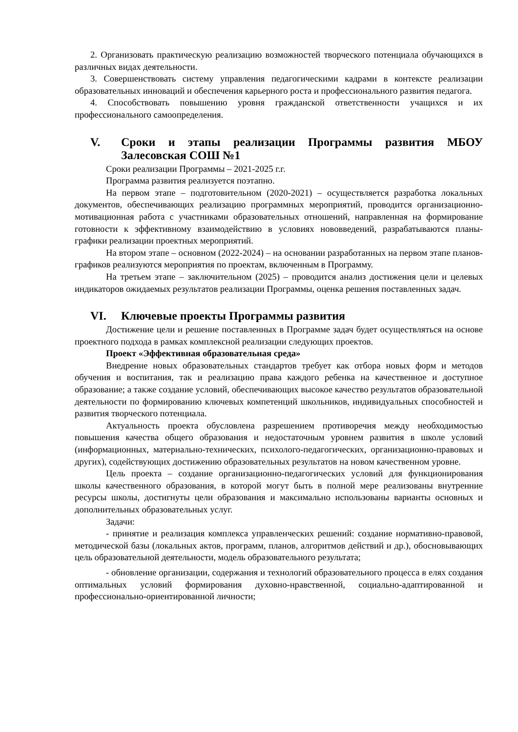2. Организовать практическую реализацию возможностей творческого потенциала обучающихся в различных видах деятельности.
3. Совершенствовать систему управления педагогическими кадрами в контексте реализации образовательных инноваций и обеспечения карьерного роста и профессионального развития педагога.
4. Способствовать повышению уровня гражданской ответственности учащихся и их профессионального самоопределения.
V. Сроки и этапы реализации Программы развития МБОУ Залесовская СОШ №1
Сроки реализации Программы – 2021-2025 г.г.
Программа развития реализуется поэтапно.
На первом этапе – подготовительном (2020-2021) – осуществляется разработка локальных документов, обеспечивающих реализацию программных мероприятий, проводится организационно-мотивационная работа с участниками образовательных отношений, направленная на формирование готовности к эффективному взаимодействию в условиях нововведений, разрабатываются планы-графики реализации проектных мероприятий.
На втором этапе – основном (2022-2024) – на основании разработанных на первом этапе планов-графиков реализуются мероприятия по проектам, включенным в Программу.
На третьем этапе – заключительном (2025) – проводится анализ достижения цели и целевых индикаторов ожидаемых результатов реализации Программы, оценка решения поставленных задач.
VI. Ключевые проекты Программы развития
Достижение цели и решение поставленных в Программе задач будет осуществляться на основе проектного подхода в рамках комплексной реализации следующих проектов.
Проект «Эффективная образовательная среда»
Внедрение новых образовательных стандартов требует как отбора новых форм и методов обучения и воспитания, так и реализацию права каждого ребенка на качественное и доступное образование; а также создание условий, обеспечивающих высокое качество результатов образовательной деятельности по формированию ключевых компетенций школьников, индивидуальных способностей и развития творческого потенциала.
Актуальность проекта обусловлена разрешением противоречия между необходимостью повышения качества общего образования и недостаточным уровнем развития в школе условий (информационных, материально-технических, психолого-педагогических, организационно-правовых и других), содействующих достижению образовательных результатов на новом качественном уровне.
Цель проекта – создание организационно-педагогических условий для функционирования школы качественного образования, в которой могут быть в полной мере реализованы внутренние ресурсы школы, достигнуты цели образования и максимально использованы варианты основных и дополнительных образовательных услуг.
Задачи:
- принятие и реализация комплекса управленческих решений: создание нормативно-правовой, методической базы (локальных актов, программ, планов, алгоритмов действий и др.), обосновывающих цель образовательной деятельности, модель образовательного результата;
- обновление организации, содержания и технологий образовательного процесса в елях создания оптимальных условий формирования духовно-нравственной, социально-адаптированной и профессионально-ориентированной личности;